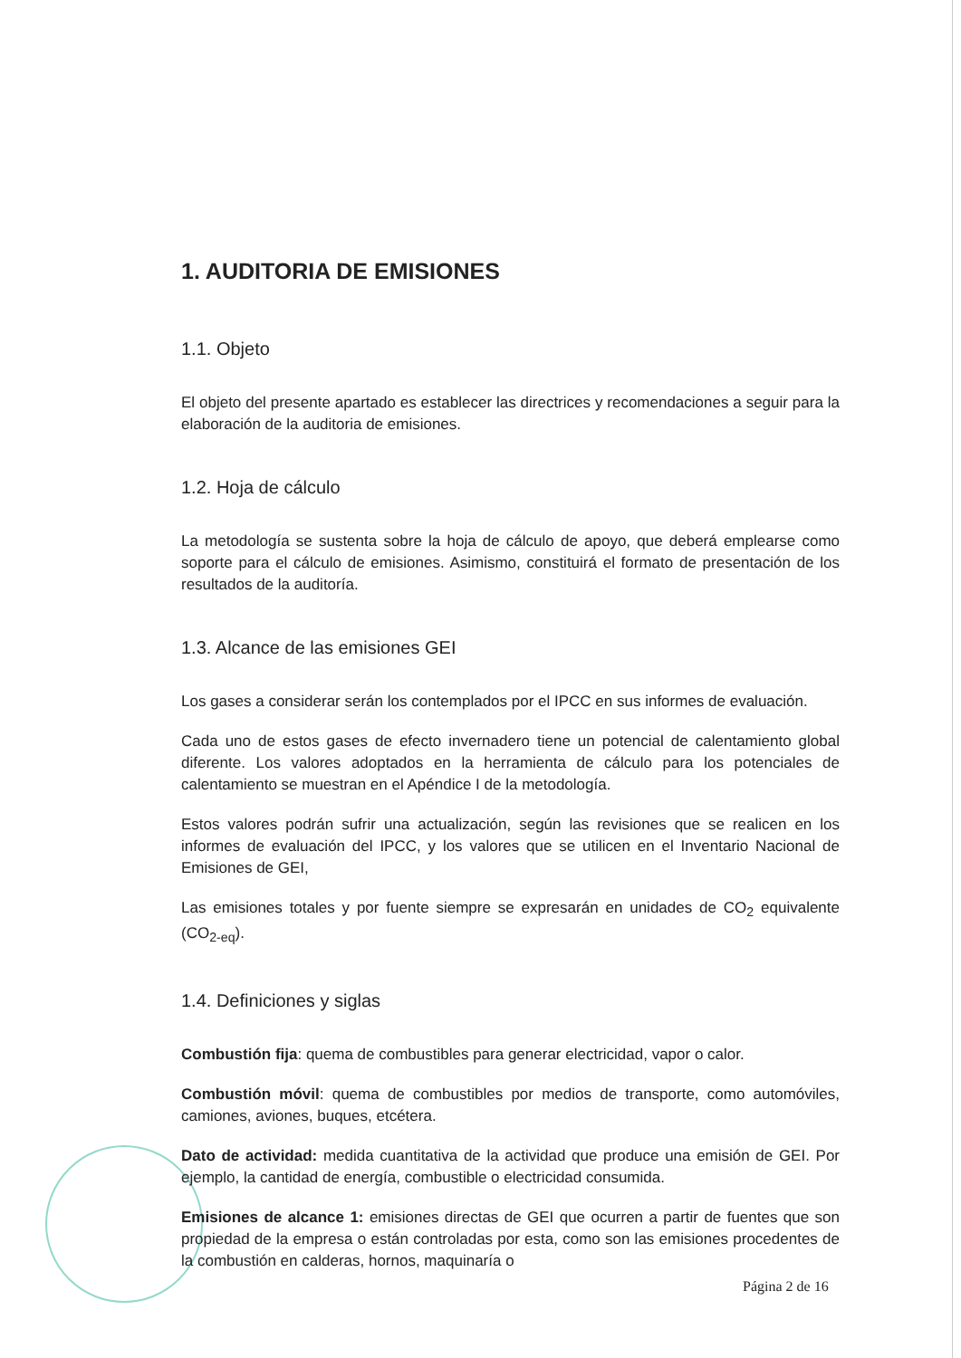1. AUDITORIA DE EMISIONES
1.1. Objeto
El objeto del presente apartado es establecer las directrices y recomendaciones a seguir para la elaboración de la auditoria de emisiones.
1.2. Hoja de cálculo
La metodología se sustenta sobre la hoja de cálculo de apoyo, que deberá emplearse como soporte para el cálculo de emisiones. Asimismo, constituirá el formato de presentación de los resultados de la auditoría.
1.3. Alcance de las emisiones GEI
Los gases a considerar serán los contemplados por el IPCC en sus informes de evaluación.
Cada uno de estos gases de efecto invernadero tiene un potencial de calentamiento global diferente. Los valores adoptados en la herramienta de cálculo para los potenciales de calentamiento se muestran en el Apéndice I de la metodología.
Estos valores podrán sufrir una actualización, según las revisiones que se realicen en los informes de evaluación del IPCC, y los valores que se utilicen en el Inventario Nacional de Emisiones de GEI,
Las emisiones totales y por fuente siempre se expresarán en unidades de CO<sub>2</sub> equivalente (CO<sub>2-eq</sub>).
1.4. Definiciones y siglas
Combustión fija: quema de combustibles para generar electricidad, vapor o calor.
Combustión móvil: quema de combustibles por medios de transporte, como automóviles, camiones, aviones, buques, etcétera.
Dato de actividad: medida cuantitativa de la actividad que produce una emisión de GEI. Por ejemplo, la cantidad de energía, combustible o electricidad consumida.
Emisiones de alcance 1: emisiones directas de GEI que ocurren a partir de fuentes que son propiedad de la empresa o están controladas por esta, como son las emisiones procedentes de la combustión en calderas, hornos, maquinaría o
Página 2 de 16